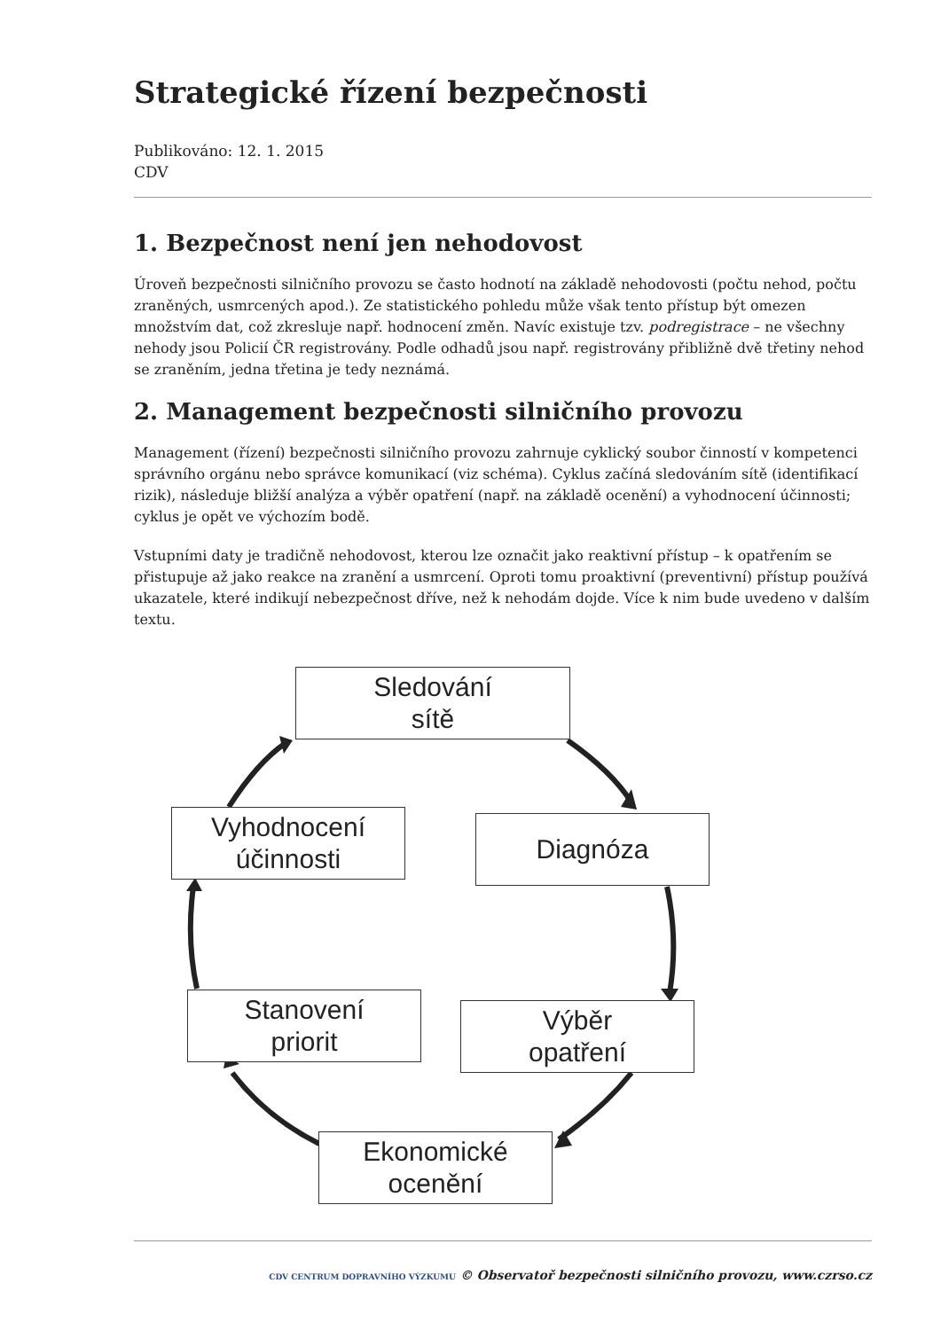Strategické řízení bezpečnosti
Publikováno: 12. 1. 2015
CDV
1. Bezpečnost není jen nehodovost
Úroveň bezpečnosti silničního provozu se často hodnotí na základě nehodovosti (počtu nehod, počtu zraněných, usmrcených apod.). Ze statistického pohledu může však tento přístup být omezen množstvím dat, což zkresluje např. hodnocení změn. Navíc existuje tzv. podregistrace – ne všechny nehody jsou Policií ČR registrovány. Podle odhadů jsou např. registrovány přibližně dvě třetiny nehod se zraněním, jedna třetina je tedy neznámá.
2. Management bezpečnosti silničního provozu
Management (řízení) bezpečnosti silničního provozu zahrnuje cyklický soubor činností v kompetenci správního orgánu nebo správce komunikací (viz schéma). Cyklus začíná sledováním sítě (identifikací rizik), následuje bližší analýza a výběr opatření (např. na základě ocenění) a vyhodnocení účinnosti; cyklus je opět ve výchozím bodě.
Vstupními daty je tradičně nehodovost, kterou lze označit jako reaktivní přístup – k opatřením se přistupuje až jako reakce na zranění a usmrcení. Oproti tomu proaktivní (preventivní) přístup používá ukazatele, které indikují nebezpečnost dříve, než k nehodám dojde. Více k nim bude uvedeno v dalším textu.
Sledování
sítě
Diagnóza
Výběr
opatření
Ekonomické
ocenění
Stanovení
priorit
Vyhodnocení
účinnosti
CDV CENTRUM DOPRAVNÍHO VÝZKUMU © Observatoř bezpečnosti silničního provozu, www.czrso.cz